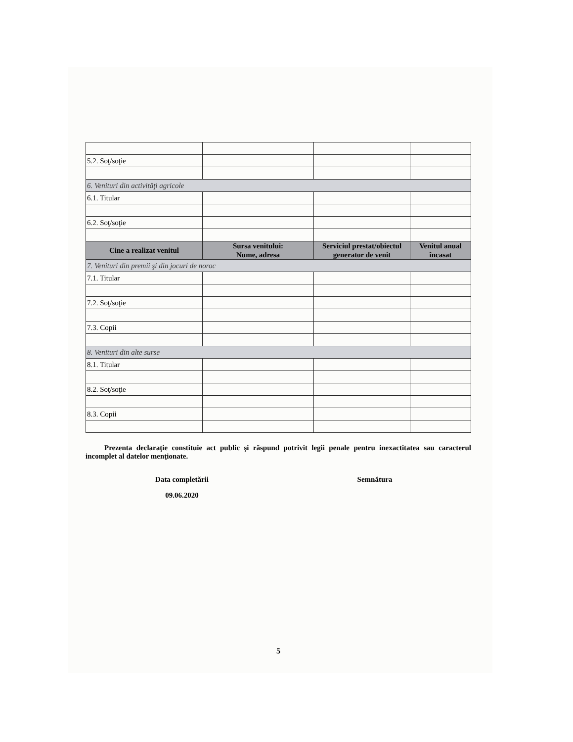| 5.2. Soţ/soţie | | | |
| 6. Venituri din activităţi agricole | | | |
| 6.1. Titular | | | |
| 6.2. Soţ/soţie | | | |
| Cine a realizat venitul | Sursa venitului: Nume, adresa | Serviciul prestat/obiectul generator de venit | Venitul anual încasat |
| 7. Venituri din premii şi din jocuri de noroc | | | |
| 7.1. Titular | | | |
| 7.2. Soţ/soţie | | | |
| 7.3. Copii | | | |
| 8. Venituri din alte surse | | | |
| 8.1. Titular | | | |
| 8.2. Soţ/soţie | | | |
| 8.3. Copii | | | |
Prezenta declaraţie constituie act public şi răspund potrivit legii penale pentru inexactitatea sau caracterul incomplet al datelor menţionate.
Data completării
09.06.2020
Semnătura
5